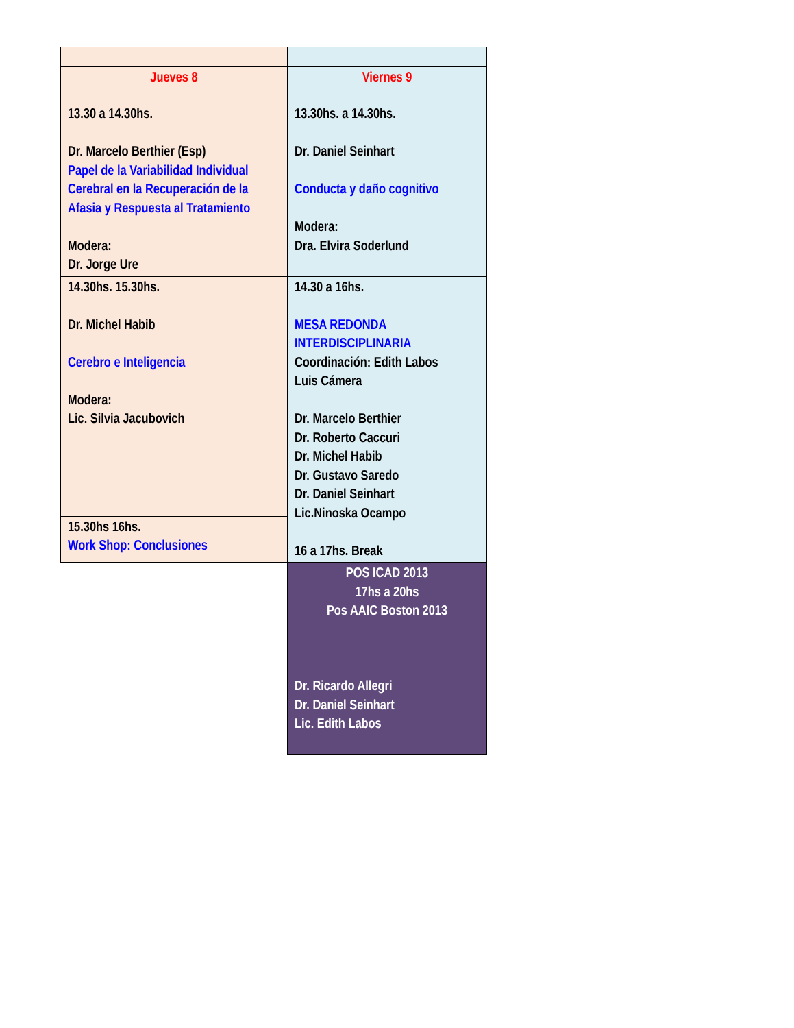| Jueves 8 | Viernes 9 |
| 13.30 a 14.30hs. Dr. Marcelo Berthier (Esp) Papel de la Variabilidad Individual Cerebral en la Recuperación de la Afasia y Respuesta al Tratamiento Modera: Dr. Jorge Ure | 13.30hs. a 14.30hs. Dr. Daniel Seinhart Conducta y daño cognitivo Modera: Dra. Elvira Soderlund |
| 14.30hs. 15.30hs. Dr. Michel Habib Cerebro e Inteligencia Modera: Lic. Silvia Jacubovich | 14.30 a 16hs. MESA REDONDA INTERDISCIPLINARIA Coordinación: Edith Labos Luis Cámera Dr. Marcelo Berthier Dr. Roberto Caccuri Dr. Michel Habib Dr. Gustavo Saredo Dr. Daniel Seinhart Lic.Ninoska Ocampo 16 a 17hs. Break |
| 15.30hs 16hs. Work Shop: Conclusiones | |
| | POS ICAD 2013 17hs a 20hs Pos AAIC Boston 2013 Dr. Ricardo Allegri Dr. Daniel Seinhart Lic. Edith Labos |